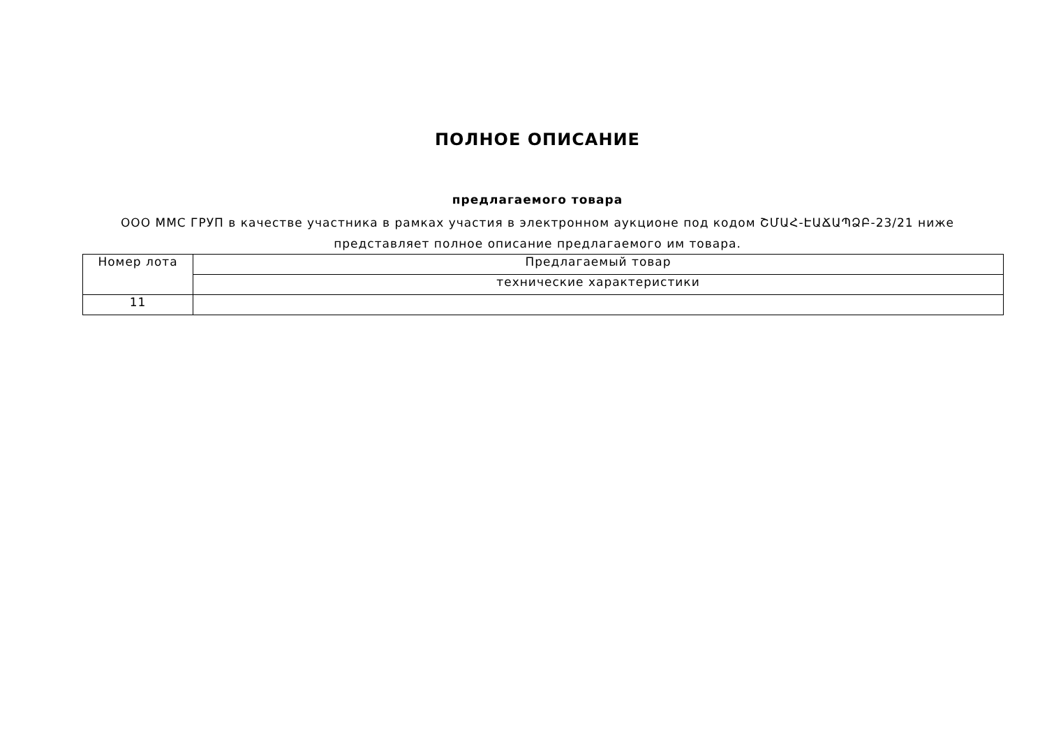ПОЛНОЕ ОПИСАНИЕ
предлагаемого товара
ООО ММС ГРУП в качестве участника в рамках участия в электронном аукционе под кодом ՇՄԱՀ-ԷԱՃԱՊՁԲ-23/21 ниже представляет полное описание предлагаемого им товара.
| Номер лота | Предлагаемый товар |
| | технические характеристики |
| 11 | |